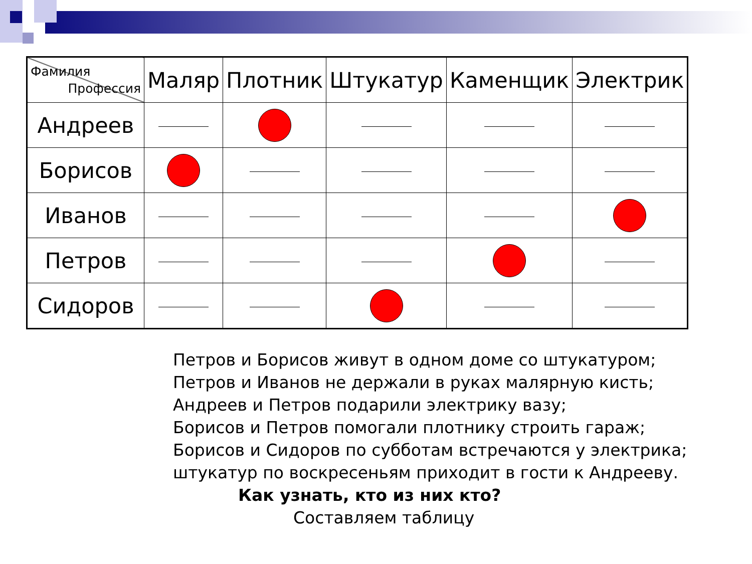| Фамилия Профессия | Маляр | Плотник | Штукатур | Каменщик | Электрик |
| --- | --- | --- | --- | --- | --- |
| Андреев | | | | | |
| Борисов | | | | | |
| Иванов | | | | | |
| Петров | | | | | |
| Сидоров | | | | | |
Петров и Борисов живут в одном доме со штукатуром;
Петров и Иванов не держали в руках малярную кисть;
Андреев и Петров подарили электрику вазу;
Борисов и Петров помогали плотнику строить гараж;
Борисов и Сидоров по субботам встречаются у электрика;
штукатур по воскресеньям приходит в гости к Андрееву.
Как узнать, кто из них кто?
Составляем таблицу